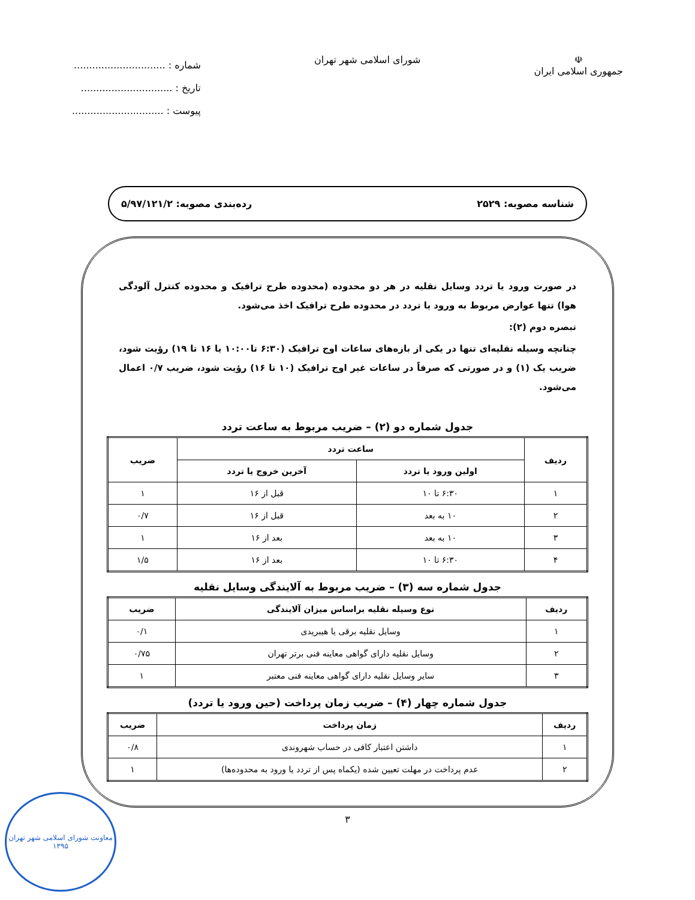☫
جمهوری اسلامی ایران
شورای اسلامی شهر تهران
شماره : ..............................
تاریخ : ..............................
پیوست : ..............................
شناسه مصوبه: ۲۵۲۹ رده‌بندی مصوبه: ۵/۹۷/۱۲۱/۲
در صورت ورود یا تردد وسایل نقلیه در هر دو محدوده (محدوده طرح ترافیک و محدوده کنترل آلودگی هوا) تنها عوارض مربوط به ورود یا تردد در محدوده طرح ترافیک اخذ می‌شود.
تبصره دوم (۲):
چنانچه وسیله نقلیه‌ای تنها در یکی از بازه‌های ساعات اوج ترافیک (۶:۳۰ تا۱۰:۰۰ یا ۱۶ تا ۱۹) رؤیت شود، ضریب یک (۱) و در صورتی که صرفاً در ساعات غیر اوج ترافیک (۱۰ تا ۱۶) رؤیت شود، ضریب ۰/۷ اعمال می‌شود.
جدول شماره دو (۲) – ضریب مربوط به ساعت تردد
| ردیف | ساعت تردد | | ضریب |
| --- | --- | --- | --- |
| | اولین ورود یا تردد | آخرین خروج یا تردد | |
| ۱ | ۶:۳۰ تا ۱۰ | قبل از ۱۶ | ۱ |
| ۲ | ۱۰ به بعد | قبل از ۱۶ | ۰/۷ |
| ۳ | ۱۰ به بعد | بعد از ۱۶ | ۱ |
| ۴ | ۶:۳۰ تا ۱۰ | بعد از ۱۶ | ۱/۵ |
جدول شماره سه (۳) – ضریب مربوط به آلایندگی وسایل نقلیه
| ردیف | نوع وسیله نقلیه براساس میزان آلایندگی | ضریب |
| --- | --- | --- |
| ۱ | وسایل نقلیه برقی یا هیبریدی | ۰/۱ |
| ۲ | وسایل نقلیه دارای گواهی معاینه فنی برتر تهران | ۰/۷۵ |
| ۳ | سایر وسایل نقلیه دارای گواهی معاینه فنی معتبر | ۱ |
جدول شماره چهار (۴) – ضریب زمان پرداخت (حین ورود یا تردد)
| ردیف | زمان پرداخت | ضریب |
| --- | --- | --- |
| ۱ | داشتن اعتبار کافی در حساب شهروندی | ۰/۸ |
| ۲ | عدم پرداخت در مهلت تعیین شده (یکماه پس از تردد یا ورود به محدوده‌ها) | ۱ |
۳
معاونت شورای اسلامی شهر تهران
۱۳۹۵